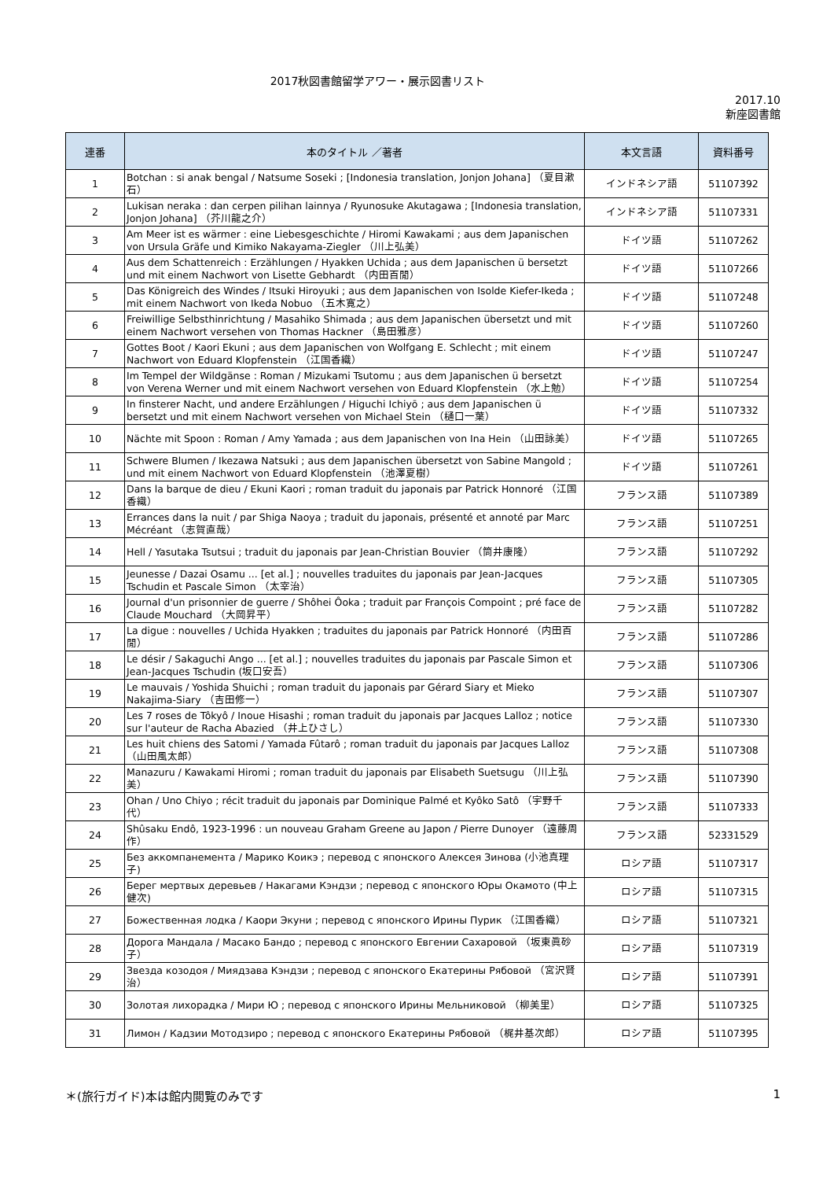2017秋図書館留学アワー・展示図書リスト
2017.10
新座図書館
| 連番 | 本のタイトル ／著者 | 本文言語 | 資料番号 |
| --- | --- | --- | --- |
| 1 | Botchan : si anak bengal / Natsume Soseki ; [Indonesia translation, Jonjon Johana] （夏目漱石） | インドネシア語 | 51107392 |
| 2 | Lukisan neraka : dan cerpen pilihan lainnya / Ryunosuke Akutagawa ; [Indonesia translation, Jonjon Johana] （芥川龍之介） | インドネシア語 | 51107331 |
| 3 | Am Meer ist es wärmer : eine Liebesgeschichte / Hiromi Kawakami ; aus dem Japanischen von Ursula Gräfe und Kimiko Nakayama-Ziegler （川上弘美） | ドイツ語 | 51107262 |
| 4 | Aus dem Schattenreich : Erzählungen / Hyakken Uchida ; aus dem Japanischen ü bersetzt und mit einem Nachwort von Lisette Gebhardt （内田百閒） | ドイツ語 | 51107266 |
| 5 | Das Königreich des Windes / Itsuki Hiroyuki ; aus dem Japanischen von Isolde Kiefer-Ikeda ; mit einem Nachwort von Ikeda Nobuo （五木寛之） | ドイツ語 | 51107248 |
| 6 | Freiwillige Selbsthinrichtung / Masahiko Shimada ; aus dem Japanischen übersetzt und mit einem Nachwort versehen von Thomas Hackner （島田雅彦） | ドイツ語 | 51107260 |
| 7 | Gottes Boot / Kaori Ekuni ; aus dem Japanischen von Wolfgang E. Schlecht ; mit einem Nachwort von Eduard Klopfenstein （江国香織） | ドイツ語 | 51107247 |
| 8 | Im Tempel der Wildgänse : Roman / Mizukami Tsutomu ; aus dem Japanischen ü bersetzt von Verena Werner und mit einem Nachwort versehen von Eduard Klopfenstein （水上勉） | ドイツ語 | 51107254 |
| 9 | In finsterer Nacht, und andere Erzählungen / Higuchi Ichiyō ; aus dem Japanischen ü bersetzt und mit einem Nachwort versehen von Michael Stein （樋口一葉） | ドイツ語 | 51107332 |
| 10 | Nächte mit Spoon : Roman / Amy Yamada ; aus dem Japanischen von Ina Hein （山田詠美） | ドイツ語 | 51107265 |
| 11 | Schwere Blumen / Ikezawa Natsuki ; aus dem Japanischen übersetzt von Sabine Mangold ; und mit einem Nachwort von Eduard Klopfenstein （池澤夏樹） | ドイツ語 | 51107261 |
| 12 | Dans la barque de dieu / Ekuni Kaori ; roman traduit du japonais par Patrick Honnoré （江国香織） | フランス語 | 51107389 |
| 13 | Errances dans la nuit / par Shiga Naoya ; traduit du japonais, présenté et annoté par Marc Mécréant （志賀直哉） | フランス語 | 51107251 |
| 14 | Hell / Yasutaka Tsutsui ; traduit du japonais par Jean-Christian Bouvier （筒井康隆） | フランス語 | 51107292 |
| 15 | Jeunesse / Dazai Osamu ... [et al.] ; nouvelles traduites du japonais par Jean-Jacques Tschudin et Pascale Simon （太宰治） | フランス語 | 51107305 |
| 16 | Journal d'un prisonnier de guerre / Shôhei Ôoka ; traduit par François Compoint ; pré face de Claude Mouchard （大岡昇平） | フランス語 | 51107282 |
| 17 | La digue : nouvelles / Uchida Hyakken ; traduites du japonais par Patrick Honnoré （内田百閒） | フランス語 | 51107286 |
| 18 | Le désir / Sakaguchi Ango ... [et al.] ; nouvelles traduites du japonais par Pascale Simon et Jean-Jacques Tschudin (坂口安吾） | フランス語 | 51107306 |
| 19 | Le mauvais / Yoshida Shuichi ; roman traduit du japonais par Gérard Siary et Mieko Nakajima-Siary （吉田修一） | フランス語 | 51107307 |
| 20 | Les 7 roses de Tôkyô / Inoue Hisashi ; roman traduit du japonais par Jacques Lalloz ; notice sur l'auteur de Racha Abazied （井上ひさし） | フランス語 | 51107330 |
| 21 | Les huit chiens des Satomi / Yamada Fûtarô ; roman traduit du japonais par Jacques Lalloz （山田風太郎） | フランス語 | 51107308 |
| 22 | Manazuru / Kawakami Hiromi ; roman traduit du japonais par Elisabeth Suetsugu （川上弘美） | フランス語 | 51107390 |
| 23 | Ohan / Uno Chiyo ; récit traduit du japonais par Dominique Palmé et Kyôko Satô （宇野千代） | フランス語 | 51107333 |
| 24 | Shûsaku Endô, 1923-1996 : un nouveau Graham Greene au Japon / Pierre Dunoyer （遠藤周作） | フランス語 | 52331529 |
| 25 | Без аккомпанемента / Марико Коикэ ; перевод с японского Алексея Зинова (小池真理子) | ロシア語 | 51107317 |
| 26 | Берег мертвых деревьев / Накагами Кэндзи ; перевод с японского Юры Окамото (中上健次) | ロシア語 | 51107315 |
| 27 | Божественная лодка / Каори Экуни ; перевод с японского Ирины Пурик （江国香織） | ロシア語 | 51107321 |
| 28 | Дорога Мандала / Масако Бандо ; перевод с японского Евгении Сахаровой （坂東眞砂子） | ロシア語 | 51107319 |
| 29 | Звезда козодоя / Миядзава Кэндзи ; перевод с японского Екатерины Рябовой （宮沢賢治） | ロシア語 | 51107391 |
| 30 | Золотая лихорадка / Мири Ю ; перевод с японского Ирины Мельниковой （柳美里） | ロシア語 | 51107325 |
| 31 | Лимон / Кадзии Мотодзиро ; перевод с японского Екатерины Рябовой （梶井基次郎） | ロシア語 | 51107395 |
＊(旅行ガイド)本は館内閲覧のみです 1